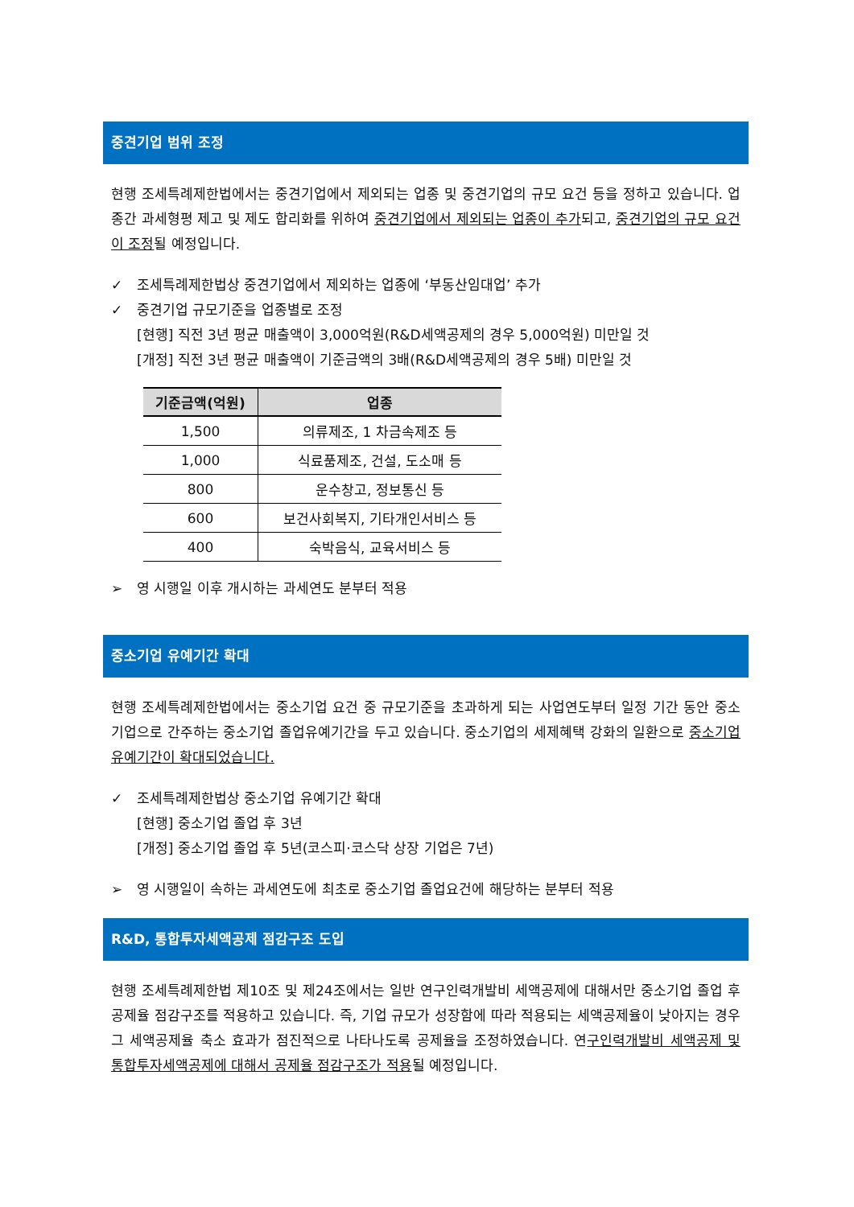중견기업 범위 조정
현행 조세특례제한법에서는 중견기업에서 제외되는 업종 및 중견기업의 규모 요건 등을 정하고 있습니다. 업종간 과세형평 제고 및 제도 합리화를 위하여 중견기업에서 제외되는 업종이 추가되고, 중견기업의 규모 요건이 조정될 예정입니다.
✓ 조세특례제한법상 중견기업에서 제외하는 업종에 ‘부동산임대업’ 추가
✓ 중견기업 규모기준을 업종별로 조정
[현행] 직전 3년 평균 매출액이 3,000억원(R&D세액공제의 경우 5,000억원) 미만일 것
[개정] 직전 3년 평균 매출액이 기준금액의 3배(R&D세액공제의 경우 5배) 미만일 것
| 기준금액(억원) | 업종 |
| --- | --- |
| 1,500 | 의류제조, 1 차금속제조 등 |
| 1,000 | 식료품제조, 건설, 도소매 등 |
| 800 | 운수창고, 정보통신 등 |
| 600 | 보건사회복지, 기타개인서비스 등 |
| 400 | 숙박음식, 교육서비스 등 |
➢ 영 시행일 이후 개시하는 과세연도 분부터 적용
중소기업 유예기간 확대
현행 조세특례제한법에서는 중소기업 요건 중 규모기준을 초과하게 되는 사업연도부터 일정 기간 동안 중소기업으로 간주하는 중소기업 졸업유예기간을 두고 있습니다. 중소기업의 세제혜택 강화의 일환으로 중소기업 유예기간이 확대되었습니다.
✓ 조세특례제한법상 중소기업 유예기간 확대
[현행] 중소기업 졸업 후 3년
[개정] 중소기업 졸업 후 5년(코스피·코스닥 상장 기업은 7년)
➢ 영 시행일이 속하는 과세연도에 최초로 중소기업 졸업요건에 해당하는 분부터 적용
R&D, 통합투자세액공제 점감구조 도입
현행 조세특례제한법 제10조 및 제24조에서는 일반 연구인력개발비 세액공제에 대해서만 중소기업 졸업 후 공제율 점감구조를 적용하고 있습니다. 즉, 기업 규모가 성장함에 따라 적용되는 세액공제율이 낮아지는 경우 그 세액공제율 축소 효과가 점진적으로 나타나도록 공제율을 조정하였습니다. 연구인력개발비 세액공제 및 통합투자세액공제에 대해서 공제율 점감구조가 적용될 예정입니다.